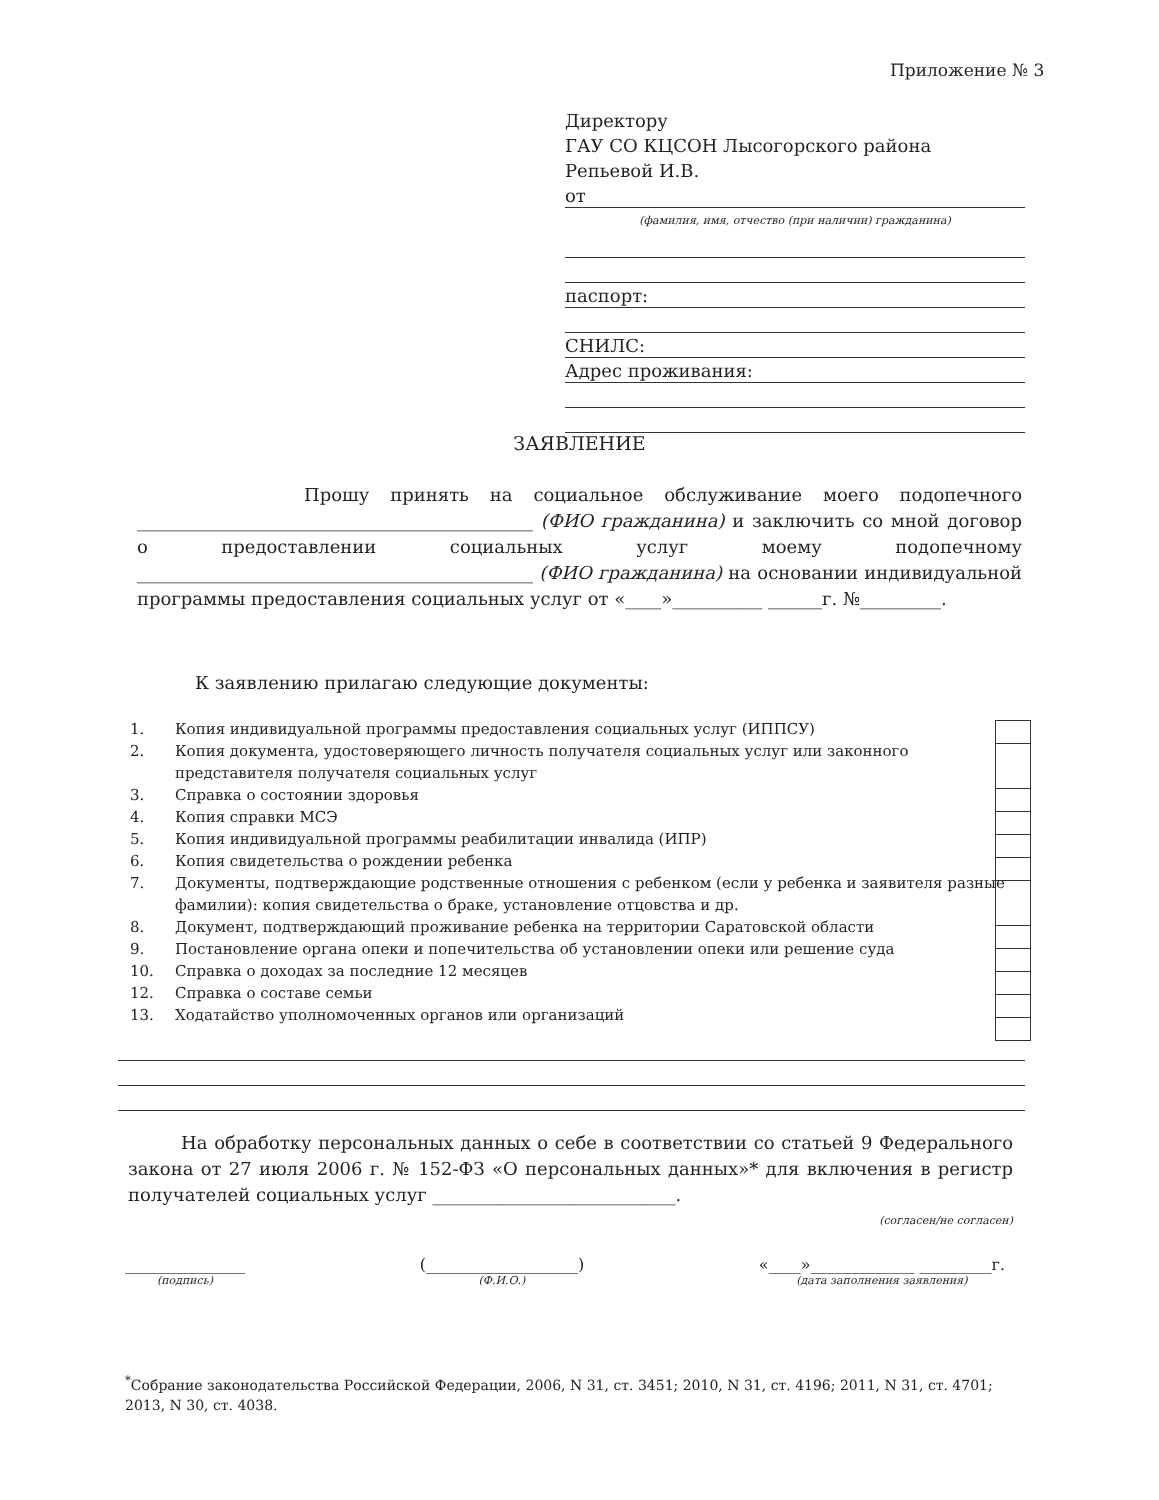Приложение № 3
Директору
ГАУ СО КЦСОН Лысогорского района
Репьевой И.В.
от
(фамилия, имя, отчество (при наличии) гражданина)
паспорт:
СНИЛС:
Адрес проживания:
ЗАЯВЛЕНИЕ
Прошу принять на социальное обслуживание моего подопечного ____________________________________________ (ФИО гражданина) и заключить со мной договор о предоставлении социальных услуг моему подопечному ____________________________________________ (ФИО гражданина) на основании индивидуальной программы предоставления социальных услуг от «____»__________ ______г. №_________.
К заявлению прилагаю следующие документы:
1. Копия индивидуальной программы предоставления социальных услуг (ИППСУ)
2. Копия документа, удостоверяющего личность получателя социальных услуг или законного представителя получателя социальных услуг
3. Справка о состоянии здоровья
4. Копия справки МСЭ
5. Копия индивидуальной программы реабилитации инвалида (ИПР)
6. Копия свидетельства о рождении ребенка
7. Документы, подтверждающие родственные отношения с ребенком (если у ребенка и заявителя разные фамилии): копия свидетельства о браке, установление отцовства и др.
8. Документ, подтверждающий проживание ребенка на территории Саратовской области
9. Постановление органа опеки и попечительства об установлении опеки или решение суда
10. Справка о доходах за последние 12 месяцев
12. Справка о составе семьи
13. Ходатайство уполномоченных органов или организаций
На обработку персональных данных о себе в соответствии со статьей 9 Федерального закона от 27 июля 2006 г. № 152-ФЗ «О персональных данных»* для включения в регистр получателей социальных услуг ___________________________.
(согласен/не согласен)
_______________
(подпись)
(___________________)
(Ф.И.О.)
«____»_____________ _________г.
(дата заполнения заявления)
<sup>*</sup> Собрание законодательства Российской Федерации, 2006, N 31, ст. 3451; 2010, N 31, ст. 4196; 2011, N 31, ст. 4701; 2013, N 30, ст. 4038.